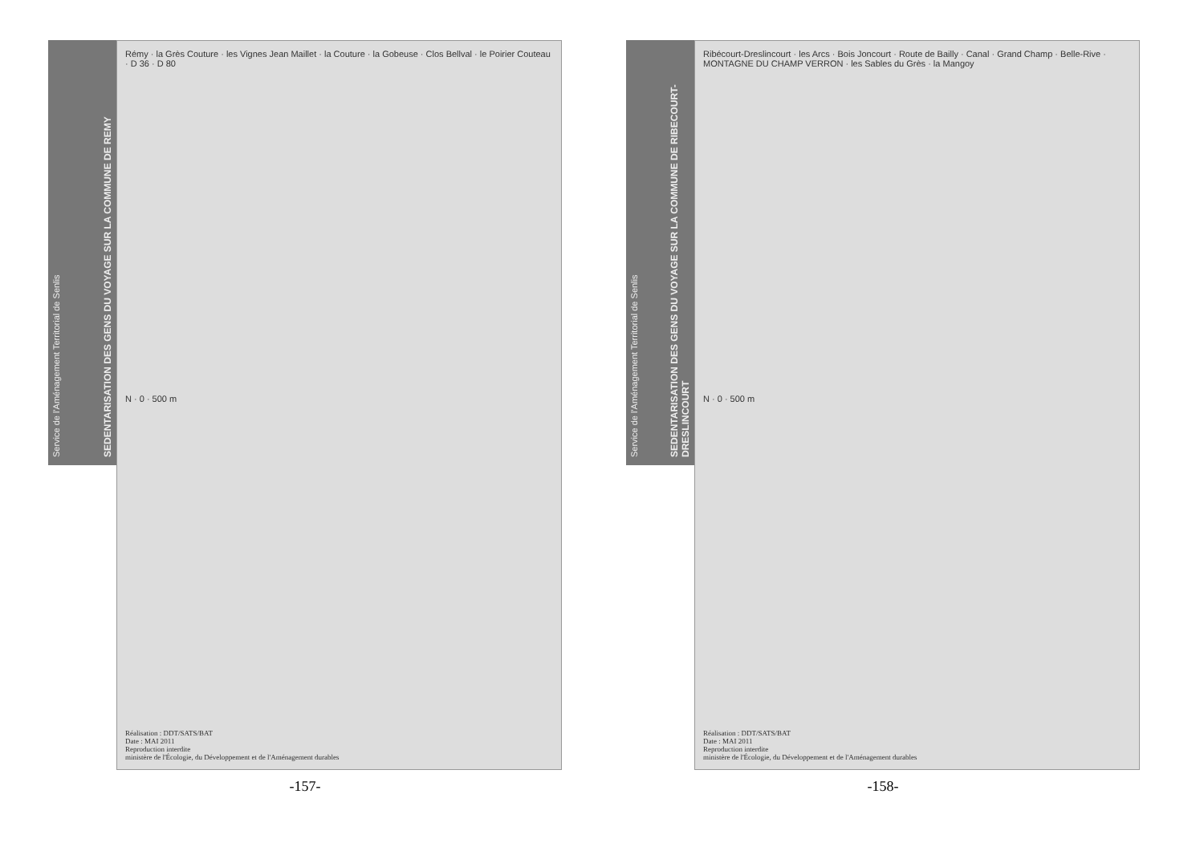Service de l'Aménagement Territorial de Senlis
SEDENTARISATION DES GENS DU VOYAGE SUR LA COMMUNE DE REMY
Rémy · la Grès Couture · les Vignes Jean Maillet · la Couture · la Gobeuse · Clos Bellval · le Poirier Couteau · D 36 · D 80
N · 0 · 500 m
Réalisation : DDT/SATS/BAT
Date : MAI 2011
Reproduction interdite
ministère de l'Écologie, du Développement et de l'Aménagement durables
-157-
Service de l'Aménagement Territorial de Senlis
SEDENTARISATION DES GENS DU VOYAGE SUR LA COMMUNE DE RIBECOURT-DRESLINCOURT
Ribécourt-Dreslincourt · les Arcs · Bois Joncourt · Route de Bailly · Canal · Grand Champ · Belle-Rive · MONTAGNE DU CHAMP VERRON · les Sables du Grès · la Mangoy
N · 0 · 500 m
Réalisation : DDT/SATS/BAT
Date : MAI 2011
Reproduction interdite
ministère de l'Écologie, du Développement et de l'Aménagement durables
-158-